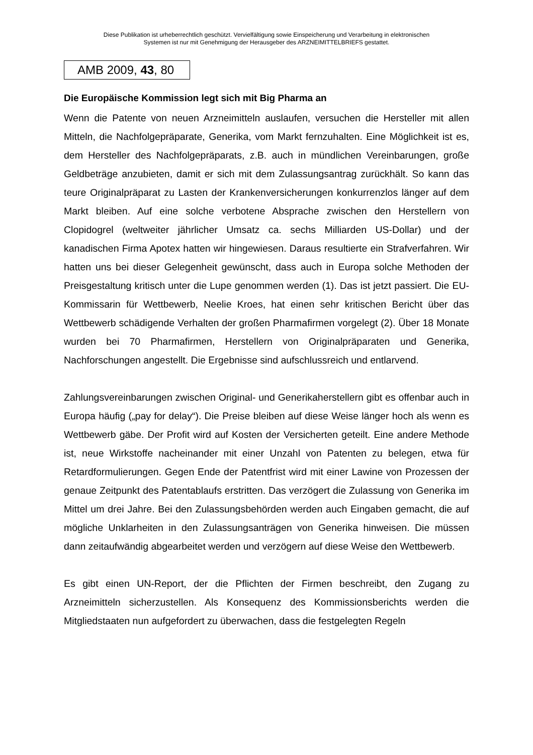Diese Publikation ist urheberrechtlich geschützt. Vervielfältigung sowie Einspeicherung und Verarbeitung in elektronischen
Systemen ist nur mit Genehmigung der Herausgeber des ARZNEIMITTELBRIEFS gestattet.
AMB 2009, 43, 80
Die Europäische Kommission legt sich mit Big Pharma an
Wenn die Patente von neuen Arzneimitteln auslaufen, versuchen die Hersteller mit allen Mitteln, die Nachfolgepräparate, Generika, vom Markt fernzuhalten. Eine Möglichkeit ist es, dem Hersteller des Nachfolgepräparats, z.B. auch in mündlichen Vereinbarungen, große Geldbeträge anzubieten, damit er sich mit dem Zulassungsantrag zurückhält. So kann das teure Originalpräparat zu Lasten der Krankenversicherungen konkurrenzlos länger auf dem Markt bleiben. Auf eine solche verbotene Absprache zwischen den Herstellern von Clopidogrel (weltweiter jährlicher Umsatz ca. sechs Milliarden US-Dollar) und der kanadischen Firma Apotex hatten wir hingewiesen. Daraus resultierte ein Strafverfahren. Wir hatten uns bei dieser Gelegenheit gewünscht, dass auch in Europa solche Methoden der Preisgestaltung kritisch unter die Lupe genommen werden (1). Das ist jetzt passiert. Die EU-Kommissarin für Wettbewerb, Neelie Kroes, hat einen sehr kritischen Bericht über das Wettbewerb schädigende Verhalten der großen Pharmafirmen vorgelegt (2). Über 18 Monate wurden bei 70 Pharmafirmen, Herstellern von Originalpräparaten und Generika, Nachforschungen angestellt. Die Ergebnisse sind aufschlussreich und entlarvend.
Zahlungsvereinbarungen zwischen Original- und Generikaherstellern gibt es offenbar auch in Europa häufig („pay for delay“). Die Preise bleiben auf diese Weise länger hoch als wenn es Wettbewerb gäbe. Der Profit wird auf Kosten der Versicherten geteilt. Eine andere Methode ist, neue Wirkstoffe nacheinander mit einer Unzahl von Patenten zu belegen, etwa für Retardformulierungen. Gegen Ende der Patentfrist wird mit einer Lawine von Prozessen der genaue Zeitpunkt des Patentablaufs erstritten. Das verzögert die Zulassung von Generika im Mittel um drei Jahre. Bei den Zulassungsbehörden werden auch Eingaben gemacht, die auf mögliche Unklarheiten in den Zulassungsanträgen von Generika hinweisen. Die müssen dann zeitaufwändig abgearbeitet werden und verzögern auf diese Weise den Wettbewerb.
Es gibt einen UN-Report, der die Pflichten der Firmen beschreibt, den Zugang zu Arzneimitteln sicherzustellen. Als Konsequenz des Kommissionsberichts werden die Mitgliedstaaten nun aufgefordert zu überwachen, dass die festgelegten Regeln